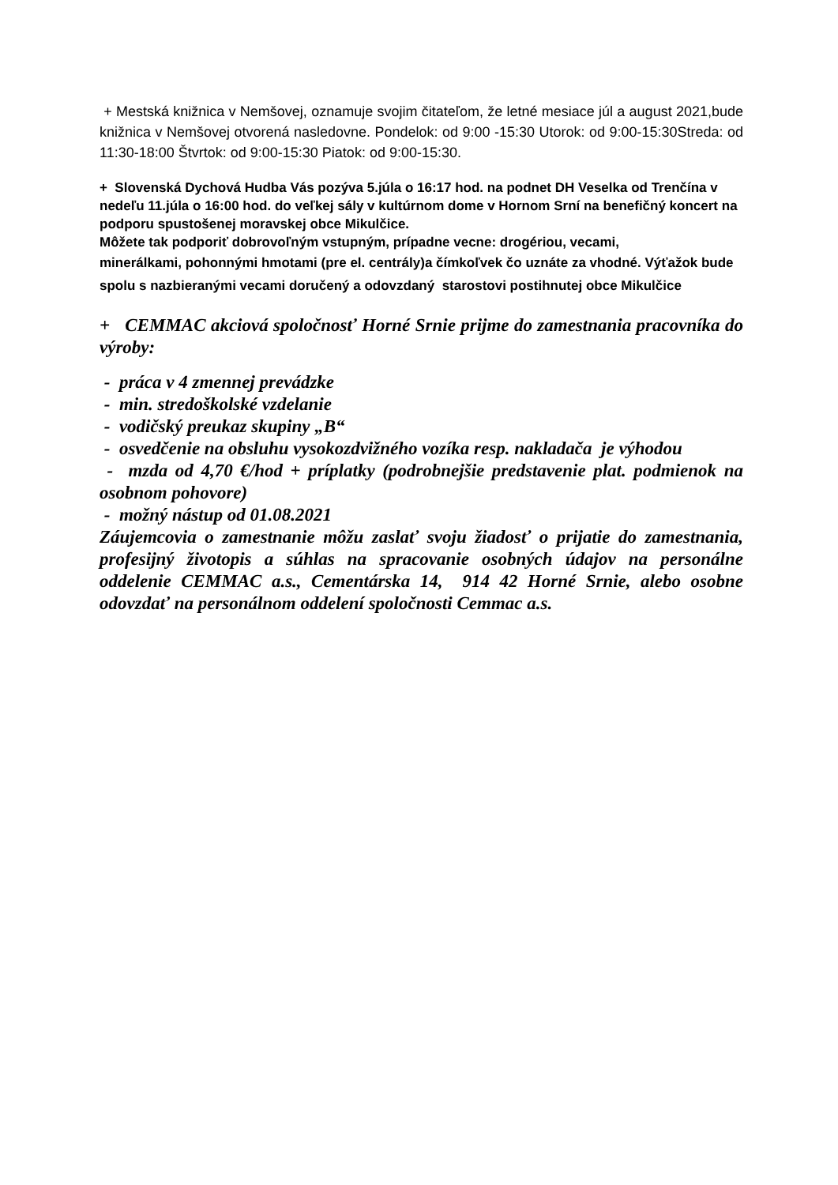+ Mestská knižnica v Nemšovej, oznamuje svojim čitateľom, že letné mesiace júl a august 2021,bude knižnica v Nemšovej otvorená nasledovne. Pondelok: od 9:00 -15:30 Utorok: od 9:00-15:30Streda: od 11:30-18:00 Štvrtok: od 9:00-15:30 Piatok: od 9:00-15:30.
+ Slovenská Dychová Hudba Vás pozýva 5.júla o 16:17 hod. na podnet DH Veselka od Trenčína v nedeľu 11.júla o 16:00 hod. do veľkej sály v kultúrnom dome v Hornom Srní na benefičný koncert na podporu spustošenej moravskej obce Mikulčice.
Môžete tak podporiť dobrovoľným vstupným, prípadne vecne: drogériou, vecami,
minerálkami, pohonnými hmotami (pre el. centrály)a čímkoľvek čo uznáte za vhodné. Výťažok bude spolu s nazbieranými vecami doručený a odovzdaný starostovi postihnutej obce Mikulčice
+ CEMMAC akciová spoločnosť Horné Srnie prijme do zamestnania pracovníka do výroby:
- práca v 4 zmennej prevádzke
- min. stredoškolské vzdelanie
- vodičský preukaz skupiny „B“
- osvedčenie na obsluhu vysokozdvižného vozíka resp. nakladača je výhodou
- mzda od 4,70 €/hod + príplatky (podrobnejšie predstavenie plat. podmienok na osobnom pohovore)
- možný nástup od 01.08.2021
Záujemcovia o zamestnanie môžu zaslať svoju žiadosť o prijatie do zamestnania, profesijný životopis a súhlas na spracovanie osobných údajov na personálne oddelenie CEMMAC a.s., Cementárska 14, 914 42 Horné Srnie, alebo osobne odovzdať na personálnom oddelení spoločnosti Cemmac a.s.